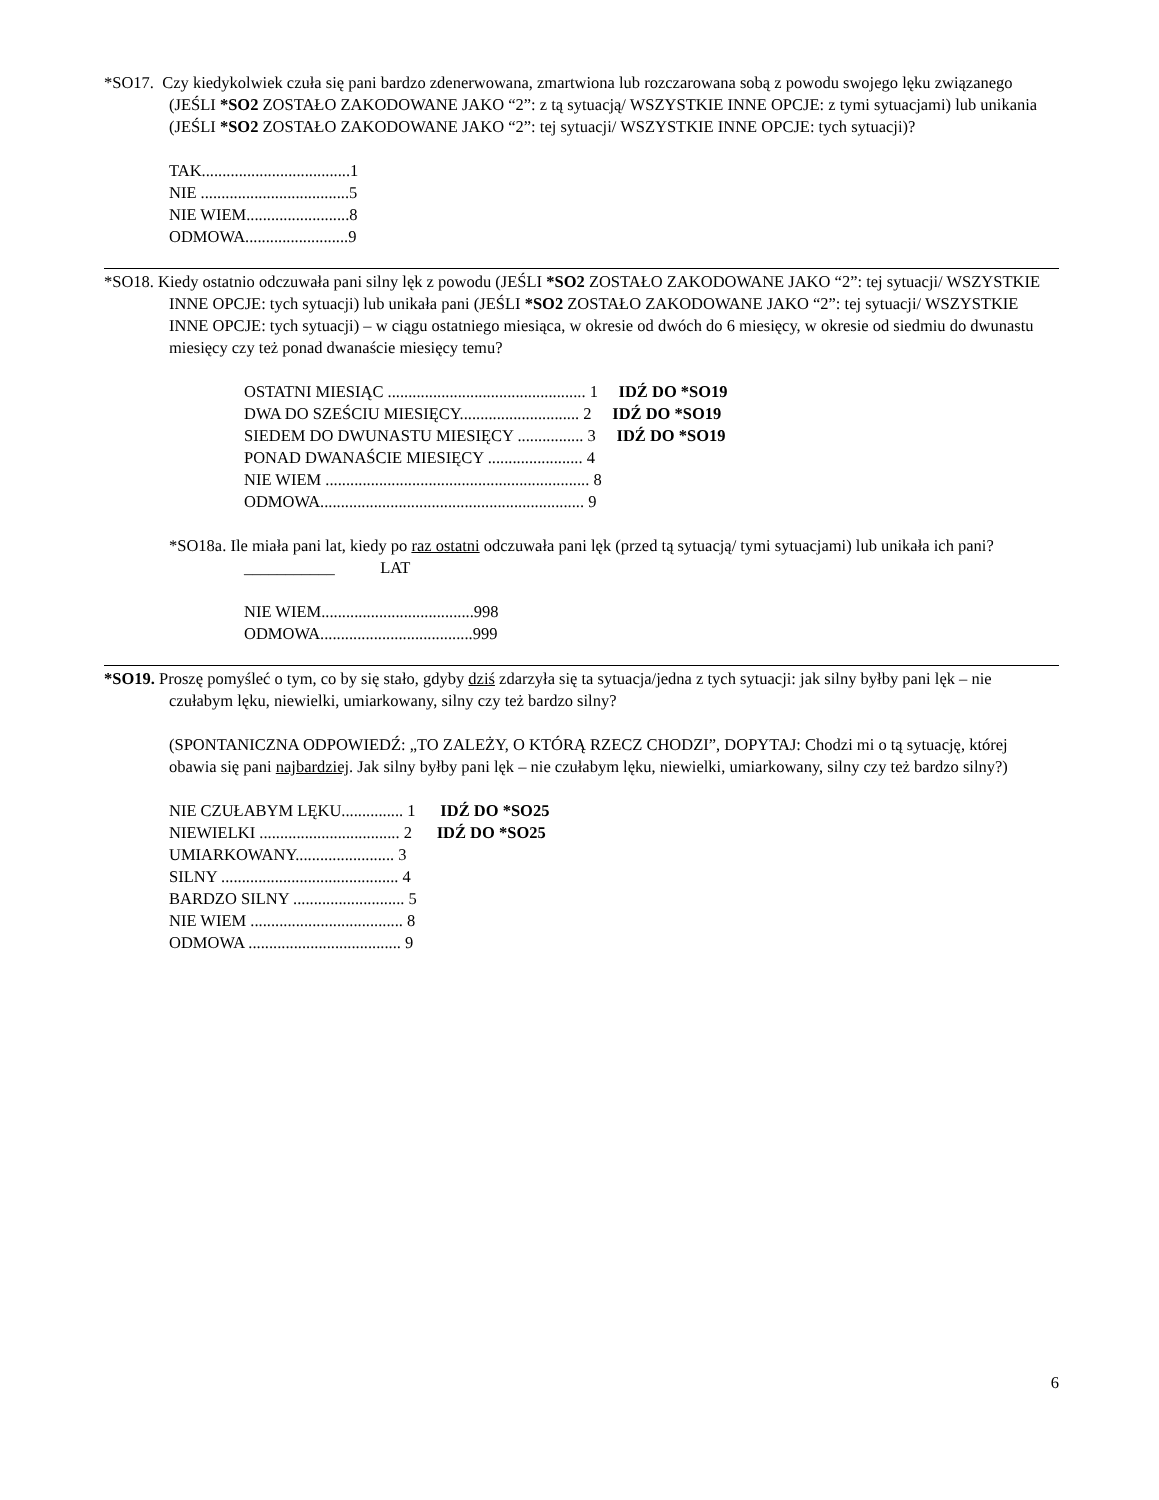*SO17. Czy kiedykolwiek czuła się pani bardzo zdenerwowana, zmartwiona lub rozczarowana sobą z powodu swojego lęku związanego (JEŚLI *SO2 ZOSTAŁO ZAKODOWANE JAKO “2”: z tą sytuacją/ WSZYSTKIE INNE OPCJE: z tymi sytuacjami) lub unikania (JEŚLI *SO2 ZOSTAŁO ZAKODOWANE JAKO “2”: tej sytuacji/ WSZYSTKIE INNE OPCJE: tych sytuacji)?
TAK....................................1
NIE ....................................5
NIE WIEM.........................8
ODMOWA.........................9
*SO18. Kiedy ostatnio odczuwała pani silny lęk z powodu (JEŚLI *SO2 ZOSTAŁO ZAKODOWANE JAKO “2”: tej sytuacji/ WSZYSTKIE INNE OPCJE: tych sytuacji) lub unikała pani (JEŚLI *SO2 ZOSTAŁO ZAKODOWANE JAKO “2”: tej sytuacji/ WSZYSTKIE INNE OPCJE: tych sytuacji) – w ciągu ostatniego miesiąca, w okresie od dwóch do 6 miesięcy, w okresie od siedmiu do dwunastu miesięcy czy też ponad dwanaście miesięcy temu?
OSTATNI MIESIĄC ................................................ 1 IDŹ DO *SO19
DWA DO SZEŚCIU MIESIĘCY............................. 2 IDŹ DO *SO19
SIEDEM DO DWUNASTU MIESIĘCY ................ 3 IDŹ DO *SO19
PONAD DWANAŚCIE MIESIĘCY ....................... 4
NIE WIEM ................................................................ 8
ODMOWA................................................................ 9
*SO18a. Ile miała pani lat, kiedy po raz ostatni odczuwała pani lęk (przed tą sytuacją/ tymi sytuacjami) lub unikała ich pani?
___________ LAT
NIE WIEM.....................................998
ODMOWA.....................................999
*SO19. Proszę pomyśleć o tym, co by się stało, gdyby dziś zdarzyła się ta sytuacja/jedna z tych sytuacji: jak silny byłby pani lęk – nie czułabym lęku, niewielki, umiarkowany, silny czy też bardzo silny?
(SPONTANICZNA ODPOWIEDŹ: „TO ZALEŻY, O KTÓRĄ RZECZ CHODZI”, DOPYTAJ: Chodzi mi o tą sytuację, której obawia się pani najbardziej. Jak silny byłby pani lęk – nie czułabym lęku, niewielki, umiarkowany, silny czy też bardzo silny?)
NIE CZUŁABYM LĘKU............... 1 IDŹ DO *SO25
NIEWIELKI .................................. 2 IDŹ DO *SO25
UMIARKOWANY........................ 3
SILNY ........................................... 4
BARDZO SILNY ........................... 5
NIE WIEM ..................................... 8
ODMOWA ..................................... 9
6